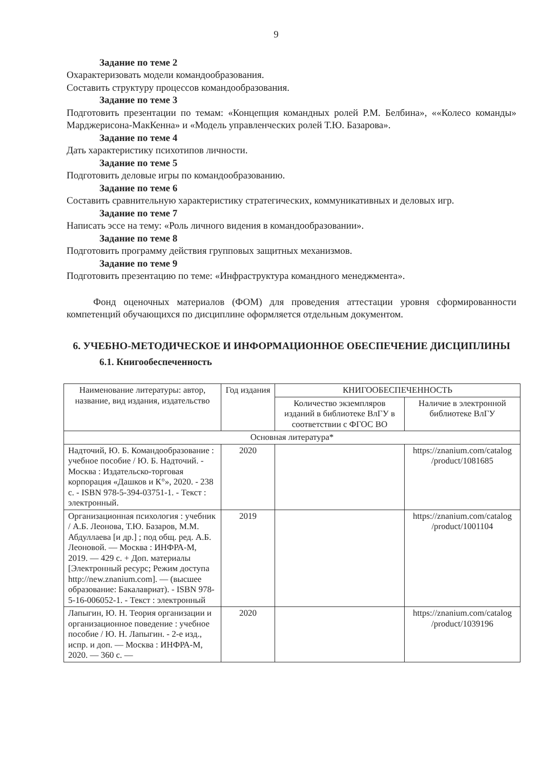9
Задание по теме 2
Охарактеризовать модели командообразования.
Составить структуру процессов командообразования.
Задание по теме 3
Подготовить презентации по темам: «Концепция командных ролей Р.М. Белбина», ««Колесо команды» Марджерисона-МакКенна» и «Модель управленческих ролей Т.Ю. Базарова».
Задание по теме 4
Дать характеристику психотипов личности.
Задание по теме 5
Подготовить деловые игры по командообразованию.
Задание по теме 6
Составить сравнительную характеристику стратегических, коммуникативных и деловых игр.
Задание по теме 7
Написать эссе на тему: «Роль личного видения в командообразовании».
Задание по теме 8
Подготовить программу действия групповых защитных механизмов.
Задание по теме 9
Подготовить презентацию по теме: «Инфраструктура командного менеджмента».
Фонд оценочных материалов (ФОМ) для проведения аттестации уровня сформированности компетенций обучающихся по дисциплине оформляется отдельным документом.
6. УЧЕБНО-МЕТОДИЧЕСКОЕ И ИНФОРМАЦИОННОЕ ОБЕСПЕЧЕНИЕ ДИСЦИПЛИНЫ
6.1. Книгообеспеченность
| Наименование литературы: автор, название, вид издания, издательство | Год издания | КНИГООБЕСПЕЧЕННОСТЬ | |
| --- | --- | --- | --- |
| | | Количество экземпляров изданий в библиотеке ВлГУ в соответствии с ФГОС ВО | Наличие в электронной библиотеке ВлГУ |
| Основная литература* | | | |
| Надточий, Ю. Б. Командообразование : учебное пособие / Ю. Б. Надточий. - Москва : Издательско-торговая корпорация «Дашков и К°», 2020. - 238 с. - ISBN 978-5-394-03751-1. - Текст : электронный. | 2020 | | https://znanium.com/catalog /product/1081685 |
| Организационная психология : учебник / А.Б. Леонова, Т.Ю. Базаров, М.М. Абдуллаева [и др.] ; под общ. ред. А.Б. Леоновой. — Москва : ИНФРА-М, 2019. — 429 с. + Доп. материалы [Электронный ресурс; Режим доступа http://new.znanium.com]. — (высшее образование: Бакалавриат). - ISBN 978-5-16-006052-1. - Текст : электронный | 2019 | | https://znanium.com/catalog /product/1001104 |
| Лапыгин, Ю. Н. Теория организации и организационное поведение : учебное пособие / Ю. Н. Лапыгин. - 2-е изд., испр. и доп. — Москва : ИНФРА-М, 2020. — 360 с. — | 2020 | | https://znanium.com/catalog /product/1039196 |